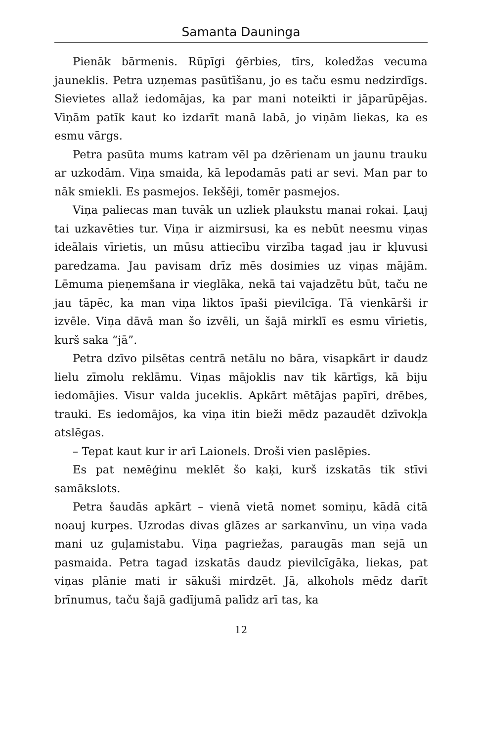Samanta Dauninga
Pienāk bārmenis. Rūpīgi ģērbies, tīrs, koledžas vecuma jauneklis. Petra uzņemas pasūtīšanu, jo es taču esmu nedzirdīgs. Sievietes allaž iedomājas, ka par mani noteikti ir jāparūpējas. Viņām patīk kaut ko izdarīt manā labā, jo viņām liekas, ka es esmu vārgs.
Petra pasūta mums katram vēl pa dzērienam un jaunu trauku ar uzkodām. Viņa smaida, kā lepodamās pati ar sevi. Man par to nāk smiekli. Es pasmejos. Iekšēji, tomēr pasmejos.
Viņa paliecas man tuvāk un uzliek plaukstu manai rokai. Ļauj tai uzkavēties tur. Viņa ir aizmirsusi, ka es nebūt neesmu viņas ideālais vīrietis, un mūsu attiecību virzība tagad jau ir kļuvusi paredzama. Jau pavisam drīz mēs dosimies uz viņas mājām. Lēmuma pieņemšana ir vieglāka, nekā tai vajadzētu būt, taču ne jau tāpēc, ka man viņa liktos īpaši pievilcīga. Tā vienkārši ir izvēle. Viņa dāvā man šo izvēli, un šajā mirklī es esmu vīrietis, kurš saka “jā”.
Petra dzīvo pilsētas centrā netālu no bāra, visapkārt ir daudz lielu zīmolu reklāmu. Viņas mājoklis nav tik kārtīgs, kā biju iedomājies. Visur valda juceklis. Apkārt mētājas papīri, drēbes, trauki. Es iedomājos, ka viņa itin bieži mēdz pazaudēt dzīvokļa atslēgas.
– Tepat kaut kur ir arī Laionels. Droši vien paslēpies.
Es pat neмēģinu meklēt šo kaķi, kurš izskatās tik stīvi samākslots.
Petra šaudās apkārt – vienā vietā nomet somiņu, kādā citā noauj kurpes. Uzrodas divas glāzes ar sarkanvīnu, un viņa vada mani uz guļamistabu. Viņa pagriežas, paraugās man sejā un pasmaida. Petra tagad izskatās daudz pievilcīgāka, liekas, pat viņas plānie mati ir sākuši mirdzēt. Jā, alkohols mēdz darīt brīnumus, taču šajā gadījumā palīdz arī tas, ka
12